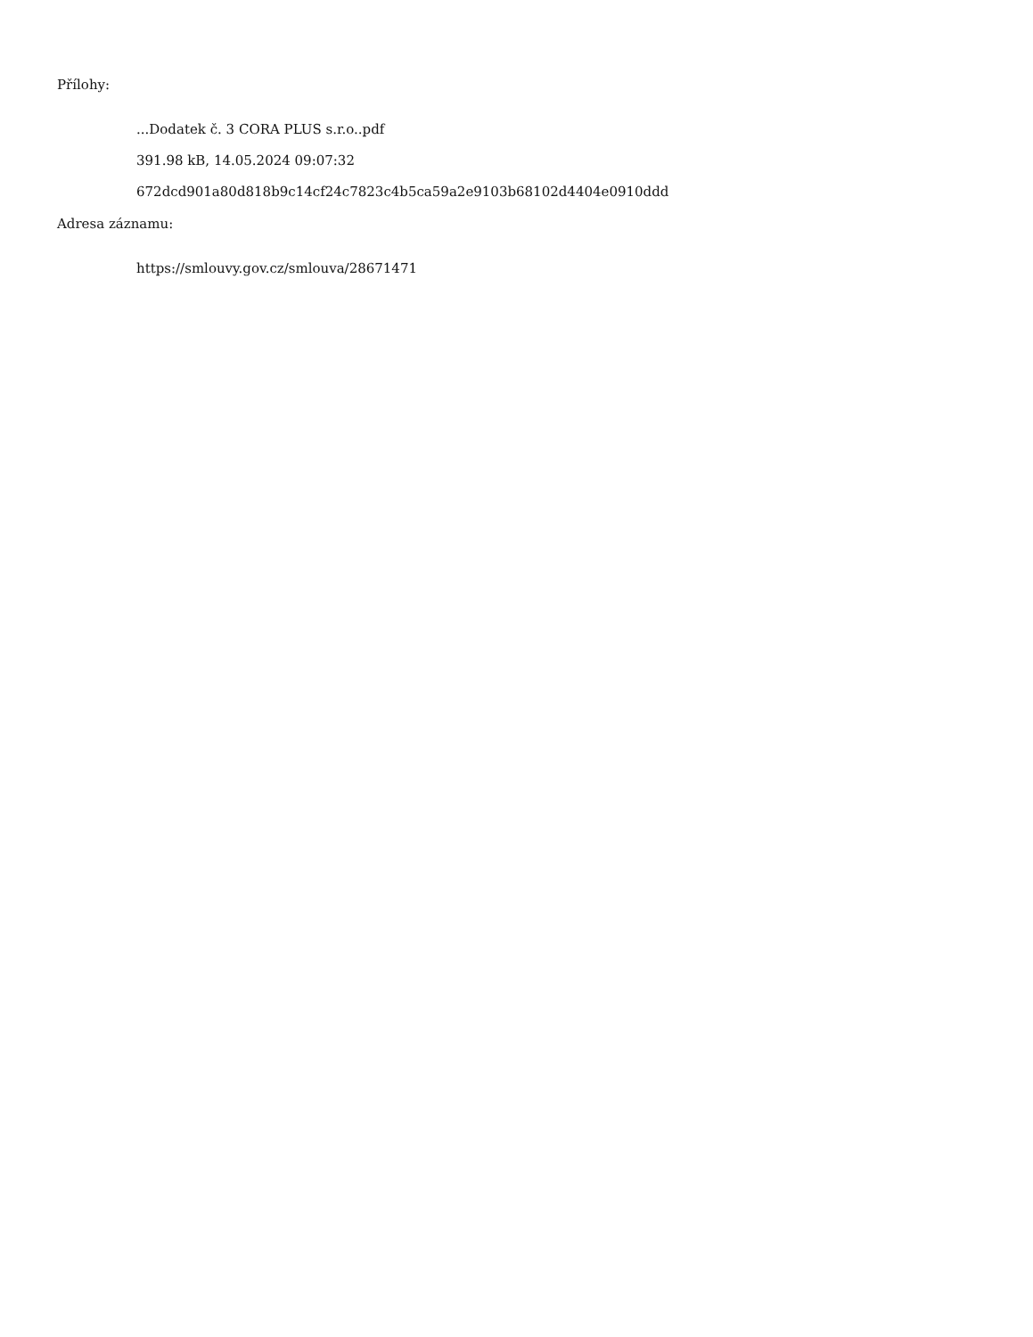Přílohy:
...Dodatek č. 3 CORA PLUS s.r.o..pdf
391.98 kB, 14.05.2024 09:07:32
672dcd901a80d818b9c14cf24c7823c4b5ca59a2e9103b68102d4404e0910ddd
Adresa záznamu:
https://smlouvy.gov.cz/smlouva/28671471